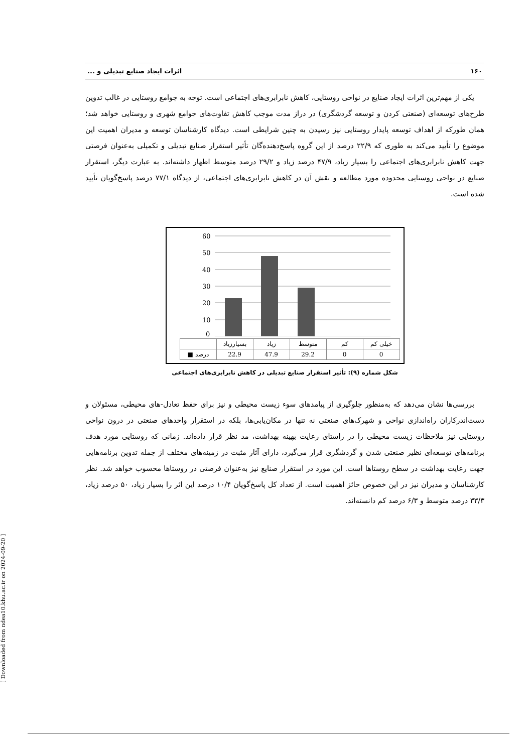۱۶۰ اثرات ایجاد صنایع تبدیلی و ...
یکی از مهم‌ترین اثرات ایجاد صنایع در نواحی روستایی، کاهش نابرابری‌های اجتماعی است. توجه به جوامع روستایی در غالب تدوین طرح‌های توسعه‌ای (صنعتی کردن و توسعه گردشگری) در دراز مدت موجب کاهش تفاوت‌های جوامع شهری و روستایی خواهد شد؛ همان طورکه از اهداف توسعه پایدار روستایی نیز رسیدن به چنین شرایطی است. دیدگاه کارشناسان توسعه و مدیران اهمیت این موضوع را تأیید می‌کند به طوری که ۲۲/۹ درصد از این گروه پاسخ‌دهنده‌گان تأثیر استقرار صنایع تبدیلی و تکمیلی به‌عنوان فرصتی جهت کاهش نابرابری‌های اجتماعی را بسیار زیاد، ۴۷/۹ درصد زیاد و ۲۹/۲ درصد متوسط اظهار داشته‌اند. به عبارت دیگر، استقرار صنایع در نواحی روستایی محدوده مورد مطالعه و نقش آن در کاهش نابرابری‌های اجتماعی، از دیدگاه ۷۷/۱ درصد پاسخ‌گویان تأیید شده است.
60
50
40
30
20
10
0
| | بسیارزیاد | زیاد | متوسط | کم | خیلی کم |
| ■ درصد | 22.9 | 47.9 | 29.2 | 0 | 0 |
شکل شماره (۹): تأثیر استقرار صنایع تبدیلی در کاهش نابرابری‌های اجتماعی
بررسی‌ها نشان می‌دهد که به‌منظور جلوگیری از پیامدهای سوء زیست محیطی و نیز برای حفظ تعادل-های محیطی، مسئولان و دست‌اندرکاران راه‌اندازی نواحی و شهرک‌های صنعتی نه تنها در مکان‌یابی‌ها، بلکه در استقرار واحدهای صنعتی در درون نواحی روستایی نیز ملاحظات زیست محیطی را در راستای رعایت بهینه بهداشت، مد نظر قرار داده‌اند. زمانی که روستایی مورد هدف برنامه‌های توسعه‌ای نظیر صنعتی شدن و گردشگری قرار می‌گیرد، دارای آثار مثبت در زمینه‌های مختلف از جمله تدوین برنامه‌هایی جهت رعایت بهداشت در سطح روستاها است. این مورد در استقرار صنایع نیز به‌عنوان فرصتی در روستاها محسوب خواهد شد. نظر کارشناسان و مدیران نیز در این خصوص حائز اهمیت است. از تعداد کل پاسخ‌گویان ۱۰/۴ درصد این اثر را بسیار زیاد، ۵۰ درصد زیاد، ۳۳/۳ درصد متوسط و ۶/۳ درصد کم دانسته‌اند.
[ Downloaded from ndea10.khu.ac.ir on 2024-09-20 ]